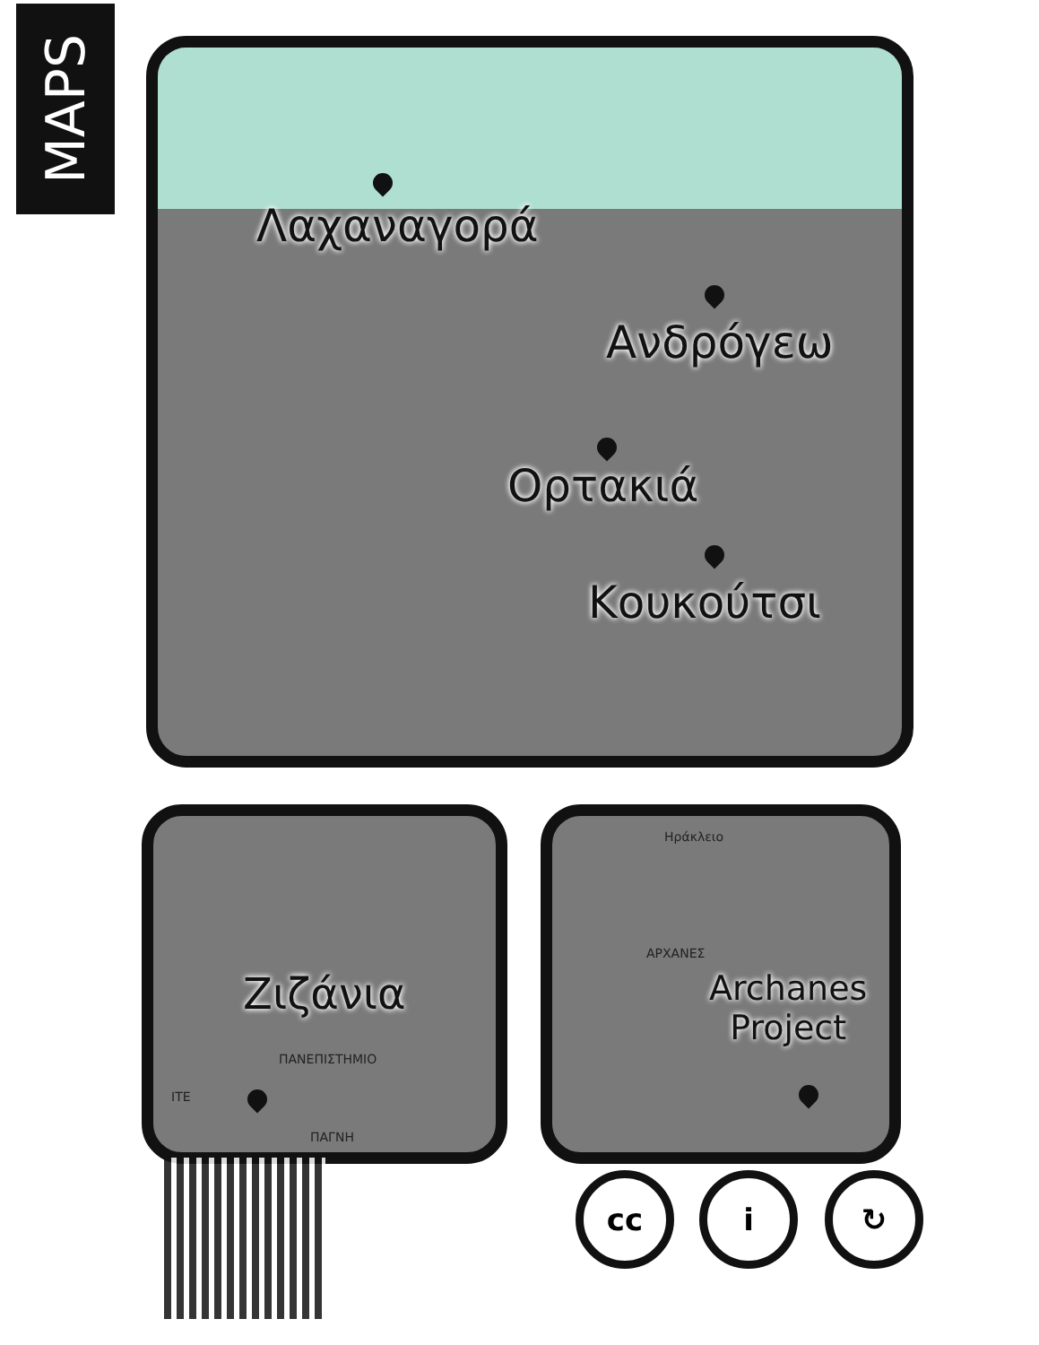MAPS
Λαχαναγορά
Ανδρόγεω
Ορτακιά
Κουκούτσι
Ζιζάνια
ΠΑΝΕΠΙΣΤΗΜΙΟ
ITE
ΠΑΓΝΗ
Ηράκλειο
ΑΡΧΑΝΕΣ
Archanes
Project
cc i ↻